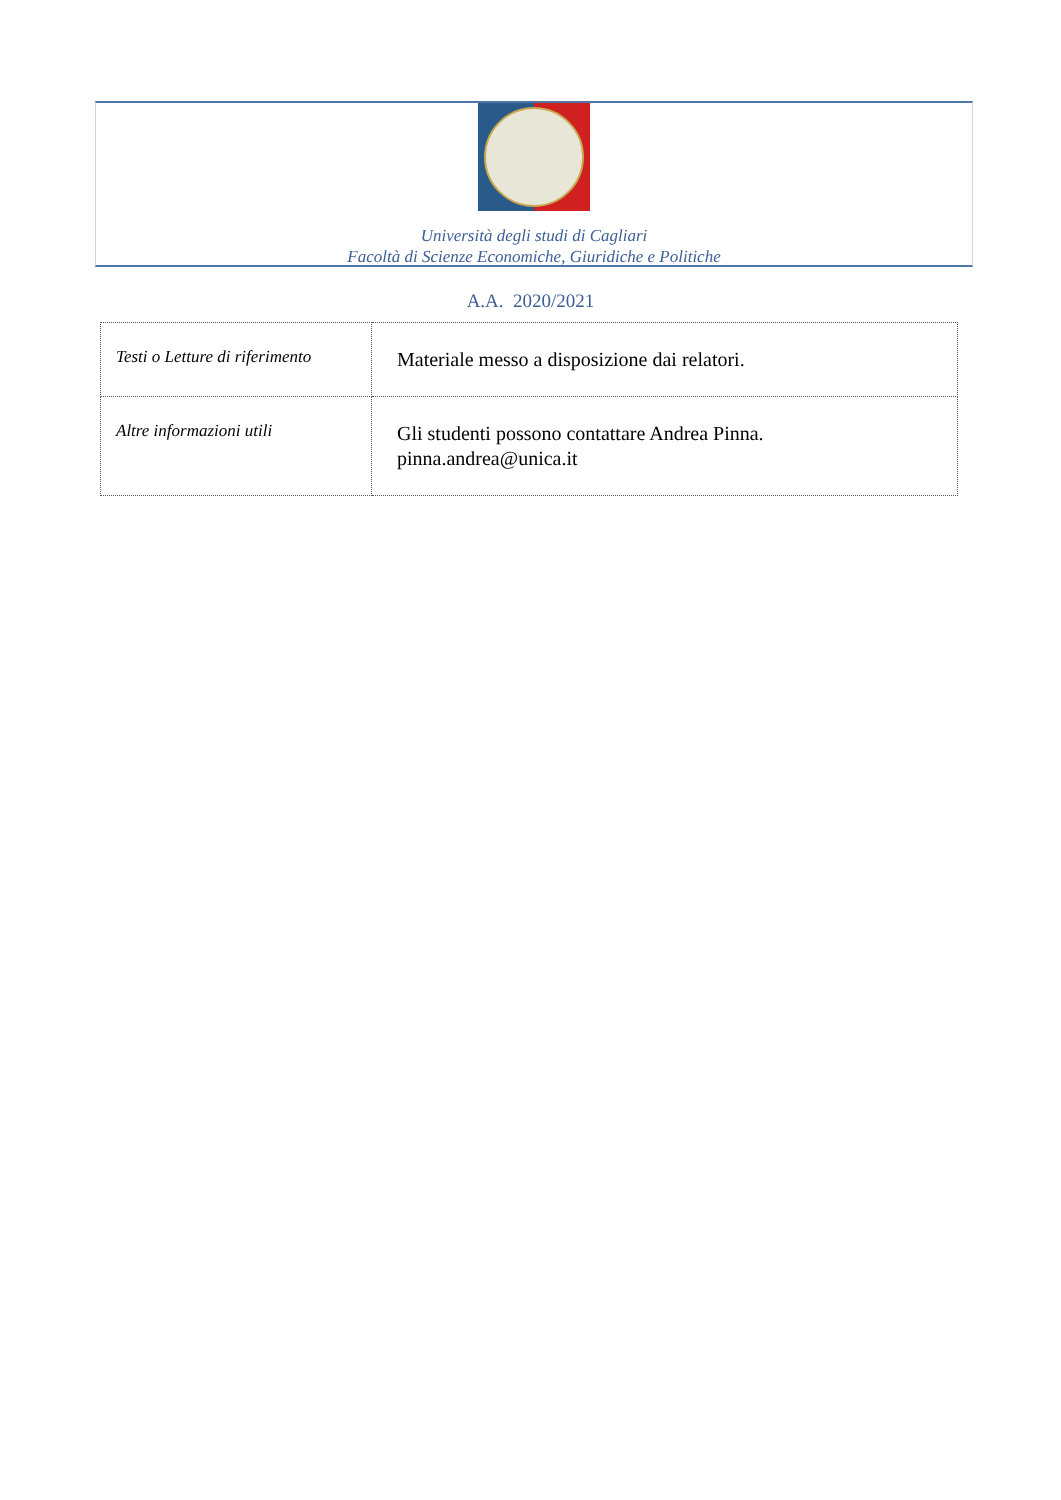Università degli studi di Cagliari
Facoltà di Scienze Economiche, Giuridiche e Politiche
A.A. 2020/2021
| Testi o Letture di riferimento | Materiale messo a disposizione dai relatori. |
| Altre informazioni utili | Gli studenti possono contattare Andrea Pinna. pinna.andrea@unica.it |